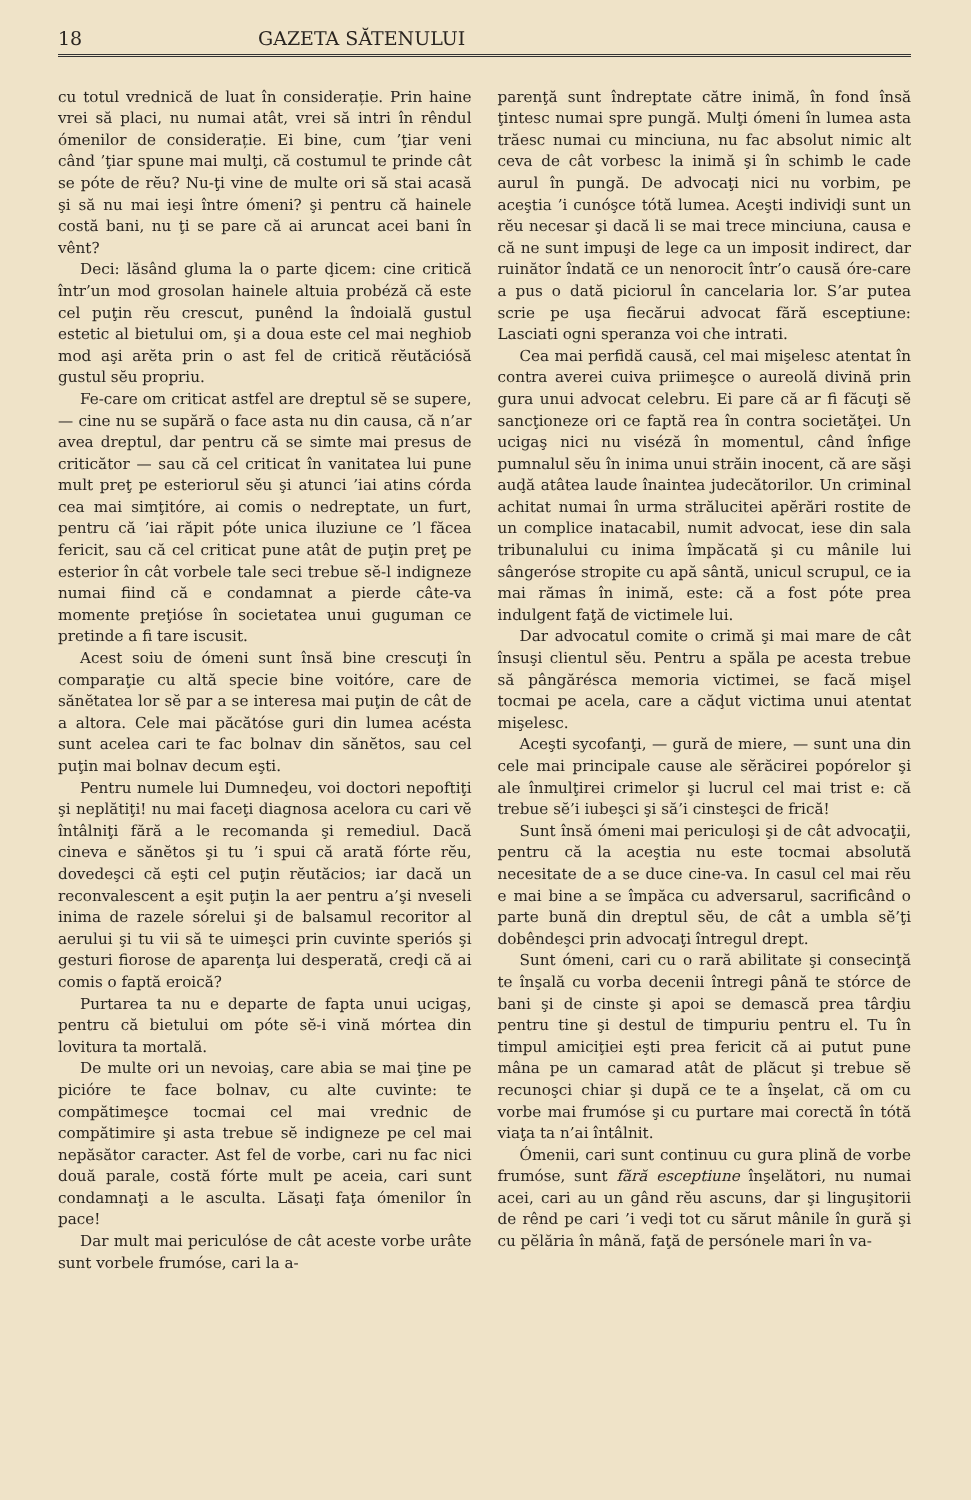18 GAZETA SĂTENULUI
cu totul vrednică de luat în considerație. Prin haine vrei să placi, nu numai atât, vrei să intri în rêndul ómenilor de considerație. Ei bine, cum ’ţiar veni când ’ţiar spune mai mulţi, că costumul te prinde cât se póte de rĕu? Nu-ţi vine de multe ori să stai acasă şi să nu mai ieşi între ómeni? şi pentru că hainele costă bani, nu ţi se pare că ai aruncat acei bani în vênt?
Deci: lăsând gluma la o parte ḑicem: cine critică într’un mod grosolan hainele altuia probéză că este cel puţin rĕu crescut, punênd la îndoială gustul estetic al bietului om, şi a doua este cel mai neghiob mod aşi arĕta prin o ast fel de critică rĕutăciósă gustul sĕu propriu.
Fe-care om criticat astfel are dreptul sĕ se supere, — cine nu se supără o face asta nu din causa, că n’ar avea dreptul, dar pentru că se simte mai presus de criticător — sau că cel criticat în vanitatea lui pune mult preţ pe esteriorul sĕu şi atunci ’iai atins córda cea mai simţitóre, ai comis o nedreptate, un furt, pentru că ’iai răpit póte unica iluziune ce ’l făcea fericit, sau că cel criticat pune atât de puţin preţ pe esterior în cât vorbele tale seci trebue sĕ-l indigneze numai fiind că e condamnat a pierde câte-va momente preţióse în societatea unui guguman ce pretinde a fi tare iscusit.
Acest soiu de ómeni sunt însă bine crescuţi în comparaţie cu altă specie bine voitóre, care de sănĕtatea lor sĕ par a se interesa mai puţin de cât de a altora. Cele mai păcătóse guri din lumea acésta sunt acelea cari te fac bolnav din sănĕtos, sau cel puţin mai bolnav decum eşti.
Pentru numele lui Dumneḑeu, voi doctori nepoftiţi şi neplătiţi! nu mai faceţi diagnosa acelora cu cari vĕ întâlniţi fără a le recomanda şi remediul. Dacă cineva e sănĕtos şi tu ’i spui că arată fórte rĕu, dovedeşci că eşti cel puţin rĕutăcios; iar dacă un reconvalescent a eşit puţin la aer pentru a’şi nveseli inima de razele sórelui şi de balsamul recoritor al aerului şi tu vii să te uimeşci prin cuvinte speriós şi gesturi fiorose de aparenţa lui desperată, creḑi că ai comis o faptă eroică?
Purtarea ta nu e departe de fapta unui ucigaş, pentru că bietului om póte sĕ-i vină mórtea din lovitura ta mortală.
De multe ori un nevoiaş, care abia se mai ţine pe picióre te face bolnav, cu alte cuvinte: te compătimeşce tocmai cel mai vrednic de compătimire şi asta trebue sĕ indigneze pe cel mai nepăsător caracter. Ast fel de vorbe, cari nu fac nici două parale, costă fórte mult pe aceia, cari sunt condamnaţi a le asculta. Lăsaţi faţa ómenilor în pace!
Dar mult mai periculóse de cât aceste vorbe urâte sunt vorbele frumóse, cari la a-
parenţă sunt îndreptate către inimă, în fond însă ţintesc numai spre pungă. Mulţi ómeni în lumea asta trăesc numai cu minciuna, nu fac absolut nimic alt ceva de cât vorbesc la inimă şi în schimb le cade aurul în pungă. De advocaţi nici nu vorbim, pe aceştia ’i cunóşce tótă lumea. Aceşti indiviḑi sunt un rĕu necesar şi dacă li se mai trece minciuna, causa e că ne sunt impuşi de lege ca un imposit indirect, dar ruinător îndată ce un nenorocit într’o causă óre-care a pus o dată piciorul în cancelaria lor. S’ar putea scrie pe uşa fiecărui advocat fără esceptiune: Lasciati ogni speranza voi che intrati.
Cea mai perfidă causă, cel mai mişelesc atentat în contra averei cuiva priimeşce o aureolă divină prin gura unui advocat celebru. Ei pare că ar fi făcuţi sĕ sancţioneze ori ce faptă rea în contra societăţei. Un ucigaş nici nu viséză în momentul, când înfige pumnalul sĕu în inima unui străin inocent, că are săşi auḑă atâtea laude înaintea judecătorilor. Un criminal achitat numai în urma strălucitei apĕrări rostite de un complice inatacabil, numit advocat, iese din sala tribunalului cu inima împăcată şi cu mânile lui sângeróse stropite cu apă sântă, unicul scrupul, ce ia mai rămas în inimă, este: că a fost póte prea indulgent faţă de victimele lui.
Dar advocatul comite o crimă şi mai mare de cât însuşi clientul sĕu. Pentru a spăla pe acesta trebue să pângărésca memoria victimei, se facă mişel tocmai pe acela, care a căḑut victima unui atentat mişelesc.
Aceşti sycofanţi, — gură de miere, — sunt una din cele mai principale cause ale sĕrăcirei popórelor şi ale înmulţirei crimelor şi lucrul cel mai trist e: că trebue sĕ’i iubeşci şi să’i cinsteşci de frică!
Sunt însă ómeni mai periculoşi şi de cât advocaţii, pentru că la aceştia nu este tocmai absolută necesitate de a se duce cine-va. In casul cel mai rĕu e mai bine a se împăca cu adversarul, sacrificând o parte bună din dreptul sĕu, de cât a umbla sĕ’ţi dobêndeşci prin advocaţi întregul drept.
Sunt ómeni, cari cu o rară abilitate şi consecinţă te înşală cu vorba decenii întregi până te stórce de bani şi de cinste şi apoi se demască prea târḑiu pentru tine şi destul de timpuriu pentru el. Tu în timpul amiciţiei eşti prea fericit că ai putut pune mâna pe un camarad atât de plăcut şi trebue sĕ recunoşci chiar şi după ce te a înşelat, că om cu vorbe mai frumóse şi cu purtare mai corectă în tótă viaţa ta n’ai întâlnit.
Ómenii, cari sunt continuu cu gura plină de vorbe frumóse, sunt fără esceptiune înşelători, nu numai acei, cari au un gând rĕu ascuns, dar şi linguşitorii de rênd pe cari ’i veḑi tot cu sărut mânile în gură şi cu pĕlăria în mână, faţă de persónele mari în va-